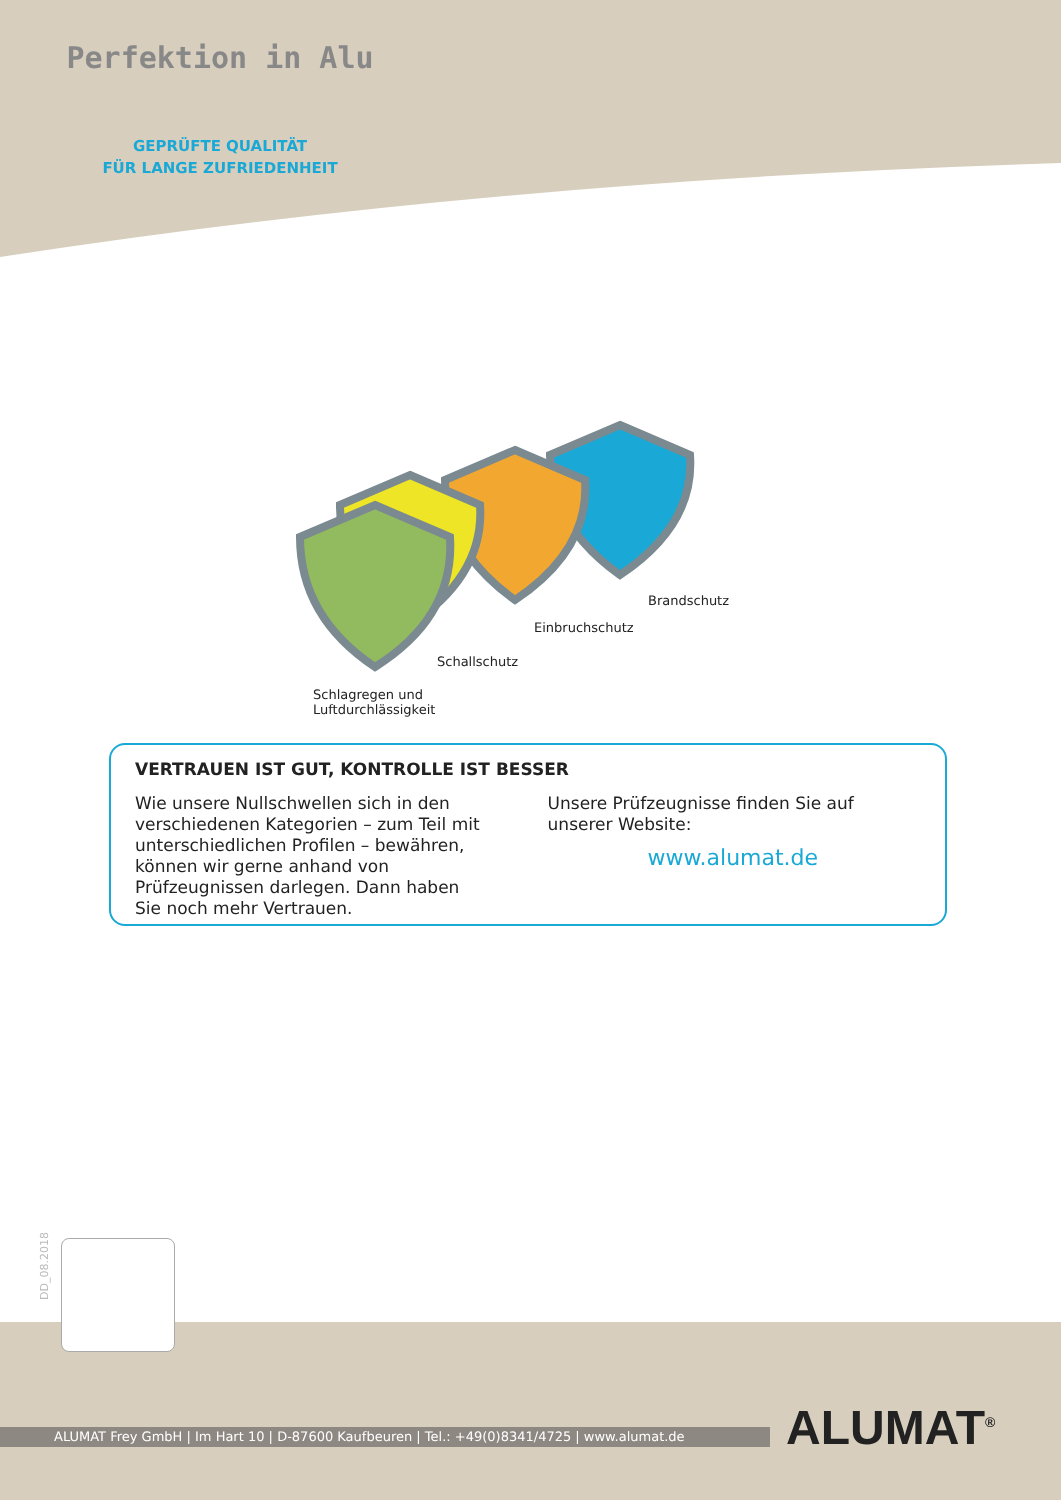Perfektion in Alu
GEPRÜFTE QUALITÄT
FÜR LANGE ZUFRIEDENHEIT
Brandschutz
Einbruchschutz
Schallschutz
Schlagregen und
Luftdurchlässigkeit
VERTRAUEN IST GUT, KONTROLLE IST BESSER
Wie unsere Nullschwellen sich in den verschiedenen Kategorien – zum Teil mit unterschiedlichen Profilen – bewähren, können wir gerne anhand von Prüfzeugnissen darlegen. Dann haben Sie noch mehr Vertrauen.
Unsere Prüfzeugnisse finden Sie auf unserer Website:
www.alumat.de
DD_08.2018
ALUMAT Frey GmbH | Im Hart 10 | D-87600 Kaufbeuren | Tel.: +49(0)8341/4725 | www.alumat.de ALUMAT<sup>®</sup>